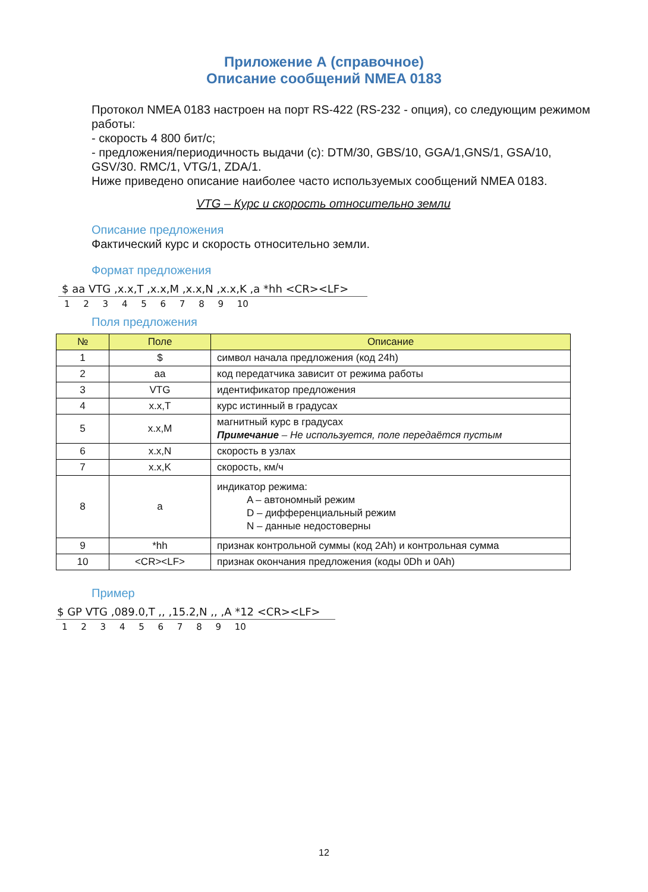Приложение А (справочное)
Описание сообщений NMEA 0183
Протокол NMEA 0183 настроен на порт RS-422 (RS-232 - опция), со следующим режимом работы:
- скорость 4 800 бит/с;
- предложения/периодичность выдачи (с): DTM/30, GBS/10, GGA/1,GNS/1, GSA/10, GSV/30. RMC/1, VTG/1, ZDA/1.
Ниже приведено описание наиболее часто используемых сообщений NMEA 0183.
VTG – Курс и скорость относительно земли
Описание предложения
Фактический курс и скорость относительно земли.
Формат предложения
$ aa VTG ,x.x,T ,x.x,M ,x.x,N ,x.x,K ,a *hh <CR><LF>
1 2 3 4 5 6 7 8 9 10
Поля предложения
| № | Поле | Описание |
| --- | --- | --- |
| 1 | $ | символ начала предложения (код 24h) |
| 2 | aa | код передатчика зависит от режима работы |
| 3 | VTG | идентификатор предложения |
| 4 | x.x,T | курс истинный в градусах |
| 5 | x.x,M | магнитный курс в градусах Примечание – Не используется, поле передаётся пустым |
| 6 | x.x,N | скорость в узлах |
| 7 | x.x,K | скорость, км/ч |
| 8 | a | индикатор режима: A – автономный режим D – дифференциальный режим N – данные недостоверны |
| 9 | *hh | признак контрольной суммы (код 2Ah) и контрольная сумма |
| 10 | <CR><LF> | признак окончания предложения (коды 0Dh и 0Ah) |
Пример
$ GP VTG ,089.0,T ,, ,15.2,N ,, ,A *12 <CR><LF>
1 2 3 4 5 6 7 8 9 10
12